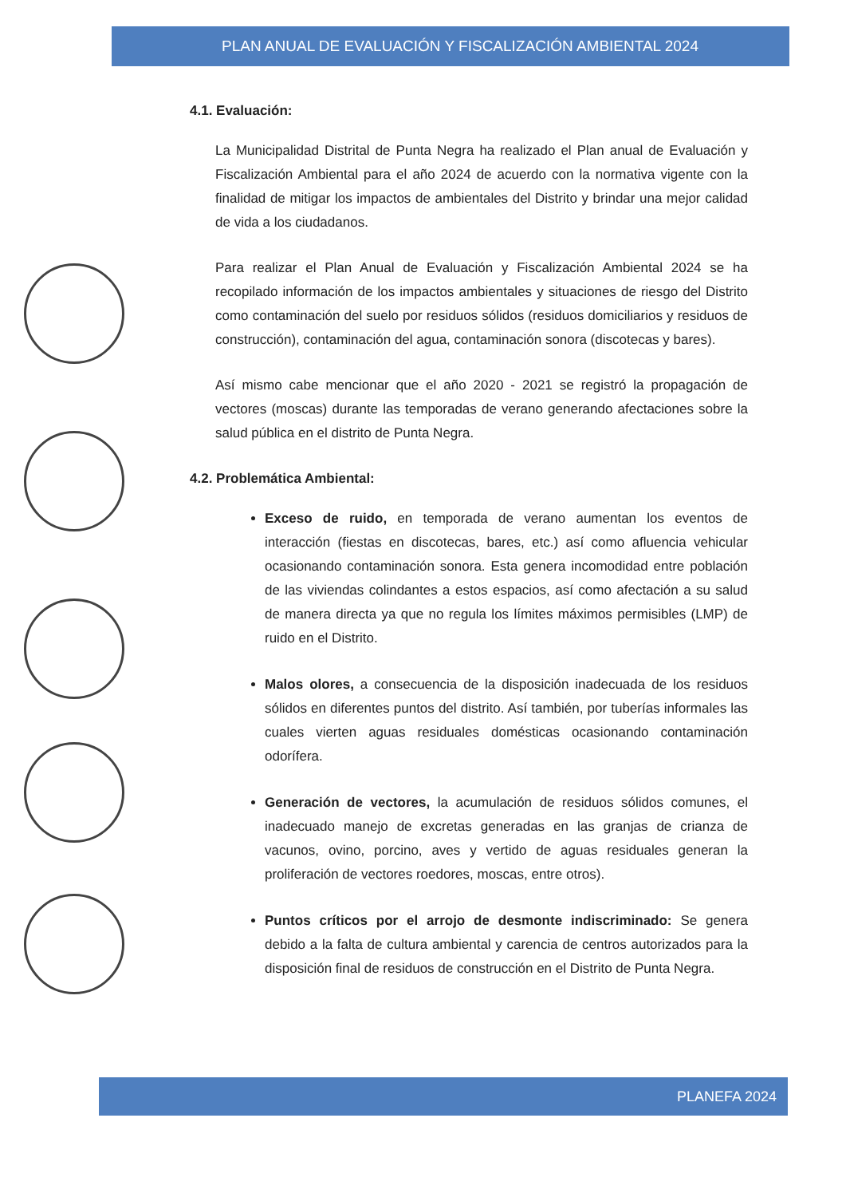PLAN ANUAL DE EVALUACIÓN Y FISCALIZACIÓN AMBIENTAL 2024
4.1. Evaluación:
La Municipalidad Distrital de Punta Negra ha realizado el Plan anual de Evaluación y Fiscalización Ambiental para el año 2024 de acuerdo con la normativa vigente con la finalidad de mitigar los impactos de ambientales del Distrito y brindar una mejor calidad de vida a los ciudadanos.
Para realizar el Plan Anual de Evaluación y Fiscalización Ambiental 2024 se ha recopilado información de los impactos ambientales y situaciones de riesgo del Distrito como contaminación del suelo por residuos sólidos (residuos domiciliarios y residuos de construcción), contaminación del agua, contaminación sonora (discotecas y bares).
Así mismo cabe mencionar que el año 2020 - 2021 se registró la propagación de vectores (moscas) durante las temporadas de verano generando afectaciones sobre la salud pública en el distrito de Punta Negra.
4.2. Problemática Ambiental:
Exceso de ruido, en temporada de verano aumentan los eventos de interacción (fiestas en discotecas, bares, etc.) así como afluencia vehicular ocasionando contaminación sonora. Esta genera incomodidad entre población de las viviendas colindantes a estos espacios, así como afectación a su salud de manera directa ya que no regula los límites máximos permisibles (LMP) de ruido en el Distrito.
Malos olores, a consecuencia de la disposición inadecuada de los residuos sólidos en diferentes puntos del distrito. Así también, por tuberías informales las cuales vierten aguas residuales domésticas ocasionando contaminación odorífera.
Generación de vectores, la acumulación de residuos sólidos comunes, el inadecuado manejo de excretas generadas en las granjas de crianza de vacunos, ovino, porcino, aves y vertido de aguas residuales generan la proliferación de vectores roedores, moscas, entre otros).
Puntos críticos por el arrojo de desmonte indiscriminado: Se genera debido a la falta de cultura ambiental y carencia de centros autorizados para la disposición final de residuos de construcción en el Distrito de Punta Negra.
PLANEFA 2024